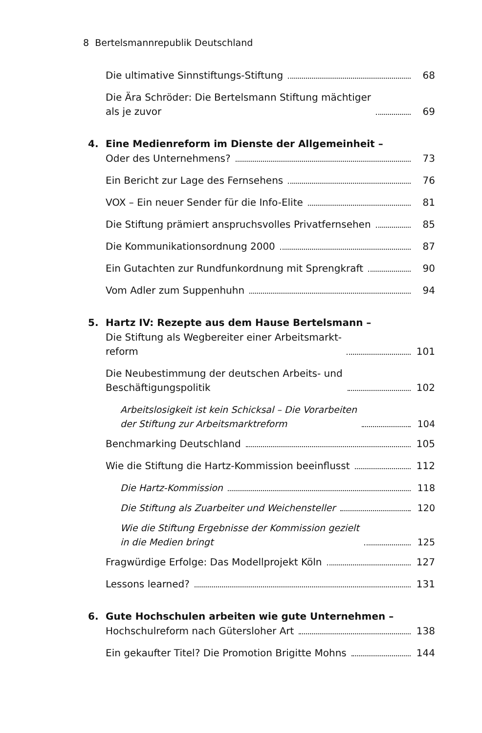8 Bertelsmannrepublik Deutschland
Die ultimative Sinnstiftungs-Stiftung 68
Die Ära Schröder: Die Bertelsmann Stiftung mächtiger
als je zuvor 69
4. Eine Medienreform im Dienste der Allgemeinheit –
Oder des Unternehmens? 73
Ein Bericht zur Lage des Fernsehens 76
VOX – Ein neuer Sender für die Info-Elite 81
Die Stiftung prämiert anspruchsvolles Privatfernsehen 85
Die Kommunikationsordnung 2000 87
Ein Gutachten zur Rundfunkordnung mit Sprengkraft 90
Vom Adler zum Suppenhuhn 94
5. Hartz IV: Rezepte aus dem Hause Bertelsmann –
Die Stiftung als Wegbereiter einer Arbeitsmarkt-
reform 101
Die Neubestimmung der deutschen Arbeits- und
Beschäftigungspolitik 102
Arbeitslosigkeit ist kein Schicksal – Die Vorarbeiten
der Stiftung zur Arbeitsmarktreform 104
Benchmarking Deutschland 105
Wie die Stiftung die Hartz-Kommission beeinflusst 112
Die Hartz-Kommission 118
Die Stiftung als Zuarbeiter und Weichensteller 120
Wie die Stiftung Ergebnisse der Kommission gezielt
in die Medien bringt 125
Fragwürdige Erfolge: Das Modellprojekt Köln 127
Lessons learned? 131
6. Gute Hochschulen arbeiten wie gute Unternehmen –
Hochschulreform nach Gütersloher Art 138
Ein gekaufter Titel? Die Promotion Brigitte Mohns 144